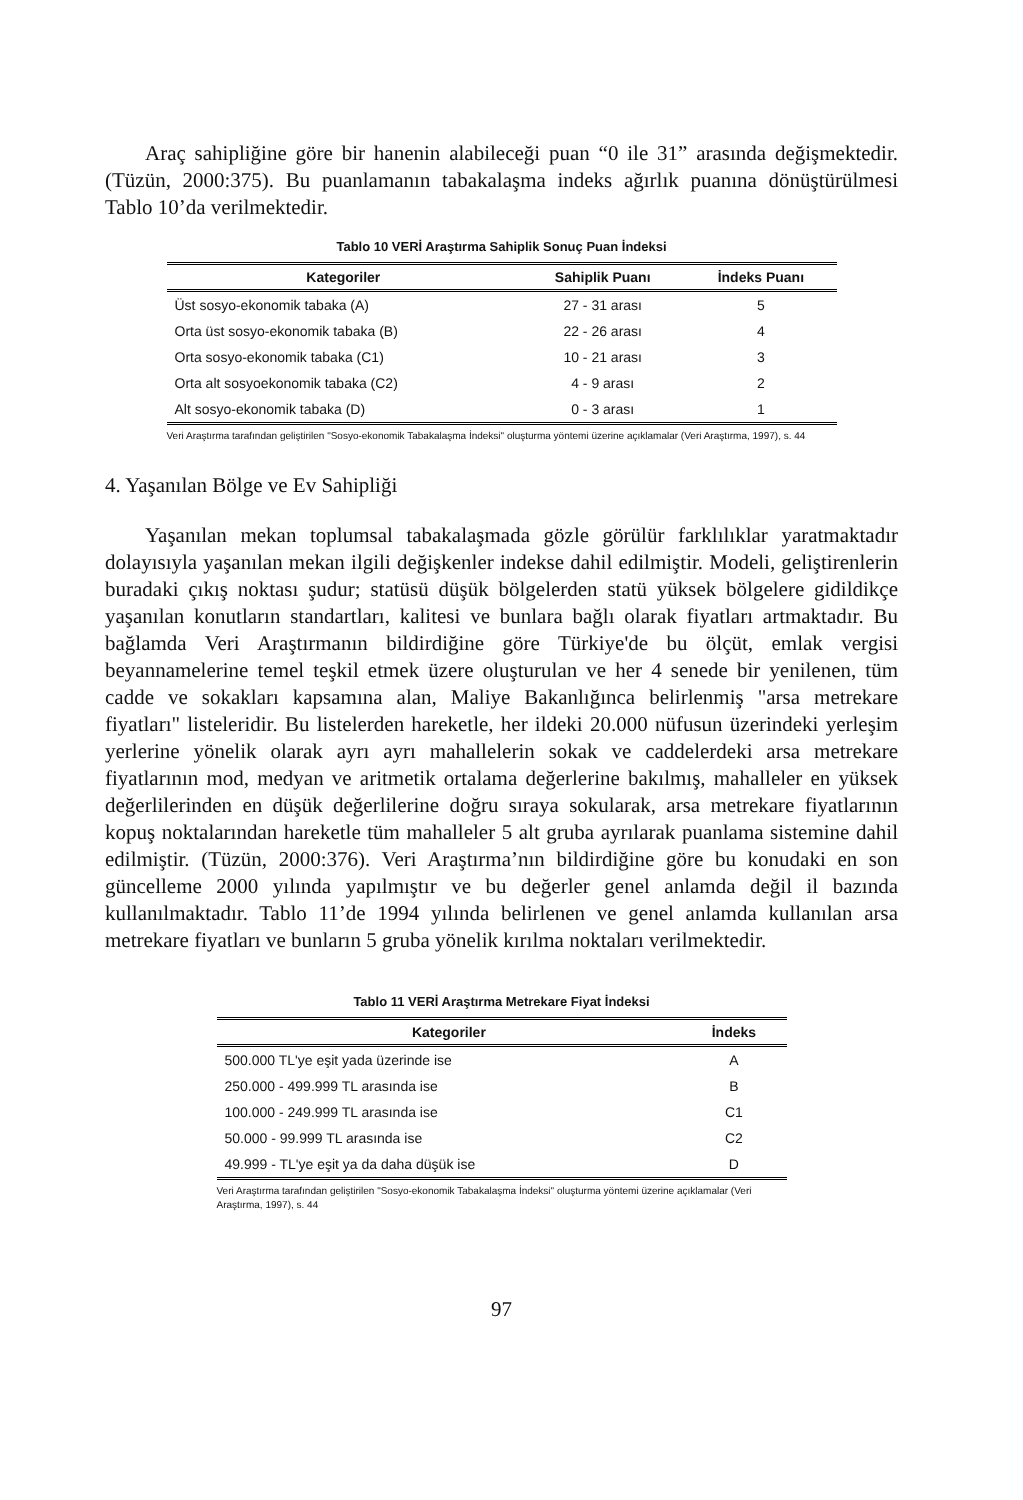Araç sahipliğine göre bir hanenin alabileceği puan “0 ile 31” arasında değişmektedir. (Tüzün, 2000:375). Bu puanlamanın tabakalaşma indeks ağırlık puanına dönüştürülmesi Tablo 10’da verilmektedir.
Tablo 10 VERİ Araştırma Sahiplik Sonuç Puan İndeksi
| Kategoriler | Sahiplik Puanı | İndeks Puanı |
| --- | --- | --- |
| Üst sosyo-ekonomik tabaka (A) | 27 - 31 arası | 5 |
| Orta üst sosyo-ekonomik tabaka (B) | 22 - 26 arası | 4 |
| Orta sosyo-ekonomik tabaka (C1) | 10 - 21 arası | 3 |
| Orta alt sosyoekonomik tabaka (C2) | 4 - 9 arası | 2 |
| Alt sosyo-ekonomik tabaka (D) | 0 - 3 arası | 1 |
Veri Araştırma tarafından geliştirilen "Sosyo-ekonomik Tabakalaşma İndeksi" oluşturma yöntemi üzerine açıklamalar (Veri Araştırma, 1997), s. 44
4. Yaşanılan Bölge ve Ev Sahipliği
Yaşanılan mekan toplumsal tabakalaşmada gözle görülür farklılıklar yaratmaktadır dolayısıyla yaşanılan mekan ilgili değişkenler indekse dahil edilmiştir. Modeli, geliştirenlerin buradaki çıkış noktası şudur; statüsü düşük bölgelerden statü yüksek bölgelere gidildikçe yaşanılan konutların standartları, kalitesi ve bunlara bağlı olarak fiyatları artmaktadır. Bu bağlamda Veri Araştırmanın bildirdiğine göre Türkiye'de bu ölçüt, emlak vergisi beyannamelerine temel teşkil etmek üzere oluşturulan ve her 4 senede bir yenilenen, tüm cadde ve sokakları kapsamına alan, Maliye Bakanlığınca belirlenmiş "arsa metrekare fiyatları" listeleridir. Bu listelerden hareketle, her ildeki 20.000 nüfusun üzerindeki yerleşim yerlerine yönelik olarak ayrı ayrı mahallelerin sokak ve caddelerdeki arsa metrekare fiyatlarının mod, medyan ve aritmetik ortalama değerlerine bakılmış, mahalleler en yüksek değerlilerinden en düşük değerlilerine doğru sıraya sokularak, arsa metrekare fiyatlarının kopuş noktalarından hareketle tüm mahalleler 5 alt gruba ayrılarak puanlama sistemine dahil edilmiştir. (Tüzün, 2000:376). Veri Araştırma’nın bildirdiğine göre bu konudaki en son güncelleme 2000 yılında yapılmıştır ve bu değerler genel anlamda değil il bazında kullanılmaktadır. Tablo 11’de 1994 yılında belirlenen ve genel anlamda kullanılan arsa metrekare fiyatları ve bunların 5 gruba yönelik kırılma noktaları verilmektedir.
Tablo 11 VERİ Araştırma Metrekare Fiyat İndeksi
| Kategoriler | İndeks |
| --- | --- |
| 500.000 TL'ye eşit yada üzerinde ise | A |
| 250.000 - 499.999 TL arasında ise | B |
| 100.000 - 249.999 TL arasında ise | C1 |
| 50.000 - 99.999 TL arasında ise | C2 |
| 49.999 - TL'ye eşit ya da daha düşük ise | D |
Veri Araştırma tarafından geliştirilen "Sosyo-ekonomik Tabakalaşma İndeksi" oluşturma yöntemi üzerine açıklamalar (Veri Araştırma, 1997), s. 44
97